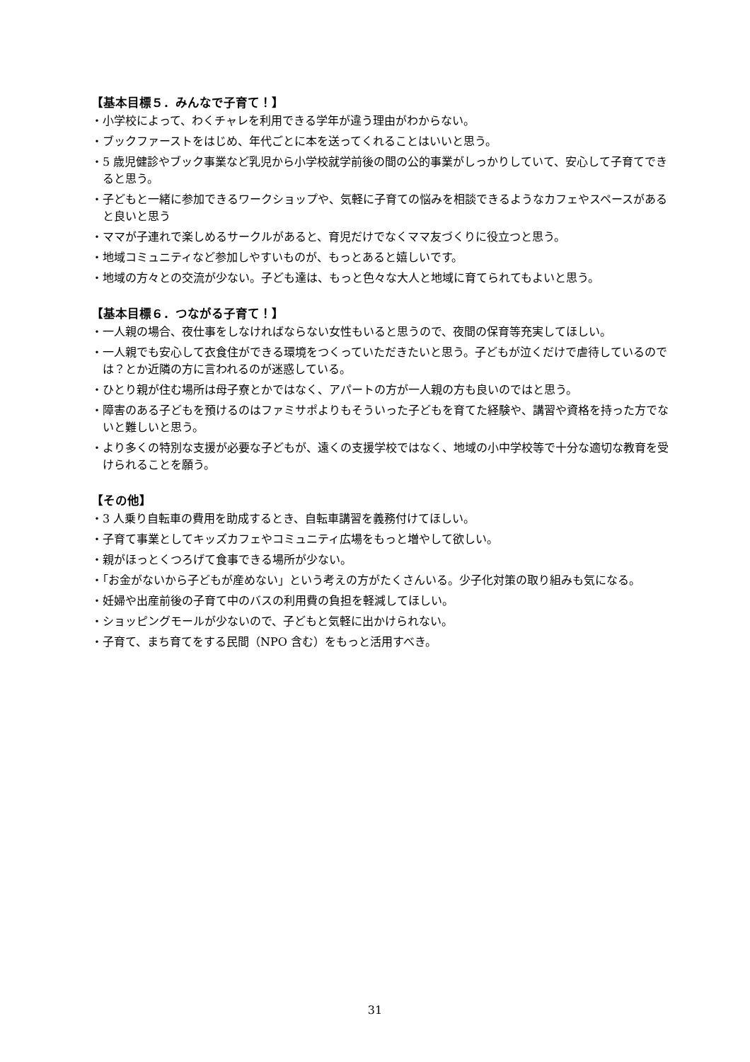【基本目標５．みんなで子育て！】
・小学校によって、わくチャレを利用できる学年が違う理由がわからない。
・ブックファーストをはじめ、年代ごとに本を送ってくれることはいいと思う。
・5 歳児健診やブック事業など乳児から小学校就学前後の間の公的事業がしっかりしていて、安心して子育てできると思う。
・子どもと一緒に参加できるワークショップや、気軽に子育ての悩みを相談できるようなカフェやスペースがあると良いと思う
・ママが子連れで楽しめるサークルがあると、育児だけでなくママ友づくりに役立つと思う。
・地域コミュニティなど参加しやすいものが、もっとあると嬉しいです。
・地域の方々との交流が少ない。子ども達は、もっと色々な大人と地域に育てられてもよいと思う。
【基本目標６．つながる子育て！】
・一人親の場合、夜仕事をしなければならない女性もいると思うので、夜間の保育等充実してほしい。
・一人親でも安心して衣食住ができる環境をつくっていただきたいと思う。子どもが泣くだけで虐待しているのでは？とか近隣の方に言われるのが迷惑している。
・ひとり親が住む場所は母子寮とかではなく、アパートの方が一人親の方も良いのではと思う。
・障害のある子どもを預けるのはファミサポよりもそういった子どもを育てた経験や、講習や資格を持った方でないと難しいと思う。
・より多くの特別な支援が必要な子どもが、遠くの支援学校ではなく、地域の小中学校等で十分な適切な教育を受けられることを願う。
【その他】
・3 人乗り自転車の費用を助成するとき、自転車講習を義務付けてほしい。
・子育て事業としてキッズカフェやコミュニティ広場をもっと増やして欲しい。
・親がほっとくつろげて食事できる場所が少ない。
・「お金がないから子どもが産めない」という考えの方がたくさんいる。少子化対策の取り組みも気になる。
・妊婦や出産前後の子育て中のバスの利用費の負担を軽減してほしい。
・ショッピングモールが少ないので、子どもと気軽に出かけられない。
・子育て、まち育てをする民間（NPO 含む）をもっと活用すべき。
31